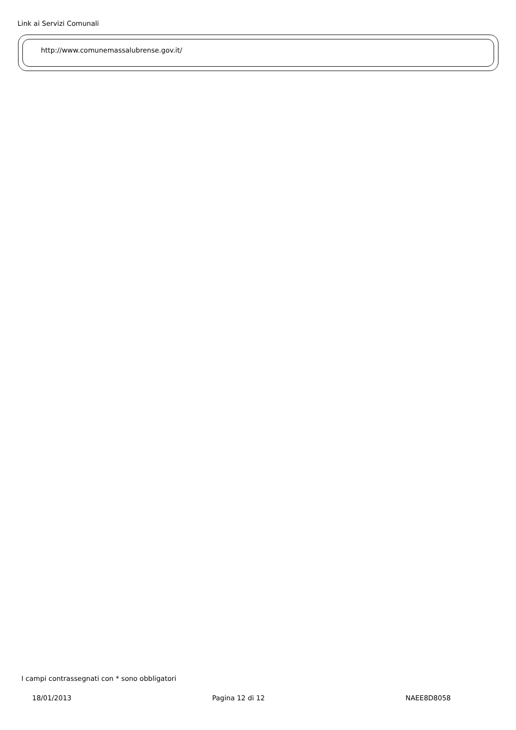Link ai Servizi Comunali
http://www.comunemassalubrense.gov.it/
I campi contrassegnati con * sono obbligatori
18/01/2013 Pagina 12 di 12 NAEE8D8058